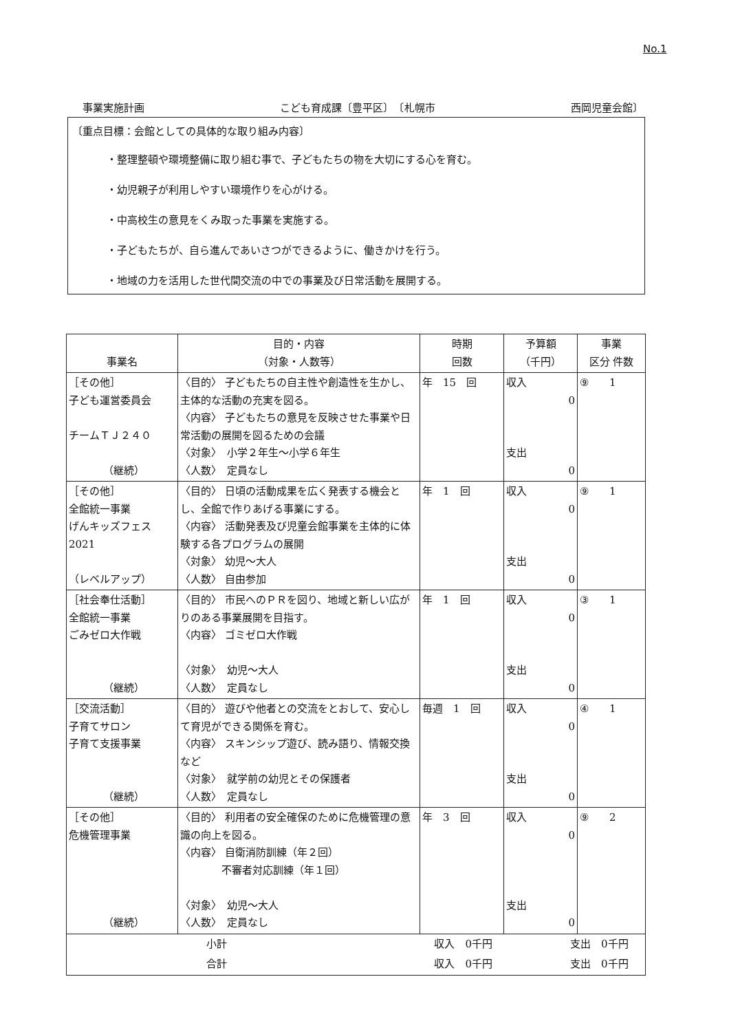No.1
事業実施計画 こども育成課〔豊平区〕　〔札幌市 西岡児童会館〕
〔重点目標：会館としての具体的な取り組み内容〕
・整理整頓や環境整備に取り組む事で、子どもたちの物を大切にする心を育む。
・幼児親子が利用しやすい環境作りを心がける。
・中高校生の意見をくみ取った事業を実施する。
・子どもたちが、自ら進んであいさつができるように、働きかけを行う。
・地域の力を活用した世代間交流の中での事業及び日常活動を展開する。
| 事業名 | 目的・内容 （対象・人数等） | 時期 回数 | 予算額 （千円） | 事業 区分 件数 |
| --- | --- | --- | --- | --- |
| ［その他］ 子ども運営委員会 チームＴＪ２４０ （継続） | 〈目的〉 子どもたちの自主性や創造性を生かし、主体的な活動の充実を図る。 〈内容〉 子どもたちの意見を反映させた事業や日常活動の展開を図るための会議 〈対象〉 小学２年生～小学６年生 〈人数〉 定員なし | 年 15 回 | 収入 0 支出 0 | ⑨ 1 |
| ［その他］ 全館統一事業 げんキッズフェス 2021 （レベルアップ） | 〈目的〉 日頃の活動成果を広く発表する機会とし、全館で作りあげる事業にする。 〈内容〉 活動発表及び児童会館事業を主体的に体験する各プログラムの展開 〈対象〉 幼児～大人 〈人数〉 自由参加 | 年 1 回 | 収入 0 支出 0 | ⑨ 1 |
| ［社会奉仕活動］ 全館統一事業 ごみゼロ大作戦 （継続） | 〈目的〉 市民へのＰＲを図り、地域と新しい広がりのある事業展開を目指す。 〈内容〉 ゴミゼロ大作戦 〈対象〉 幼児～大人 〈人数〉 定員なし | 年 1 回 | 収入 0 支出 0 | ③ 1 |
| ［交流活動］ 子育てサロン 子育て支援事業 （継続） | 〈目的〉 遊びや他者との交流をとおして、安心して育児ができる関係を育む。 〈内容〉 スキンシップ遊び、読み語り、情報交換など 〈対象〉 就学前の幼児とその保護者 〈人数〉 定員なし | 毎週 1 回 | 収入 0 支出 0 | ④ 1 |
| ［その他］ 危機管理事業 （継続） | 〈目的〉 利用者の安全確保のために危機管理の意識の向上を図る。 〈内容〉 自衛消防訓練（年２回） 不審者対応訓練（年１回） 〈対象〉 幼児～大人 〈人数〉 定員なし | 年 3 回 | 収入 0 支出 0 | ⑨ 2 |
| / 小計 / 収入 0千円 / 支出 0千円 / / 合計 / 収入 0千円 / 支出 0千円 / | | | | |